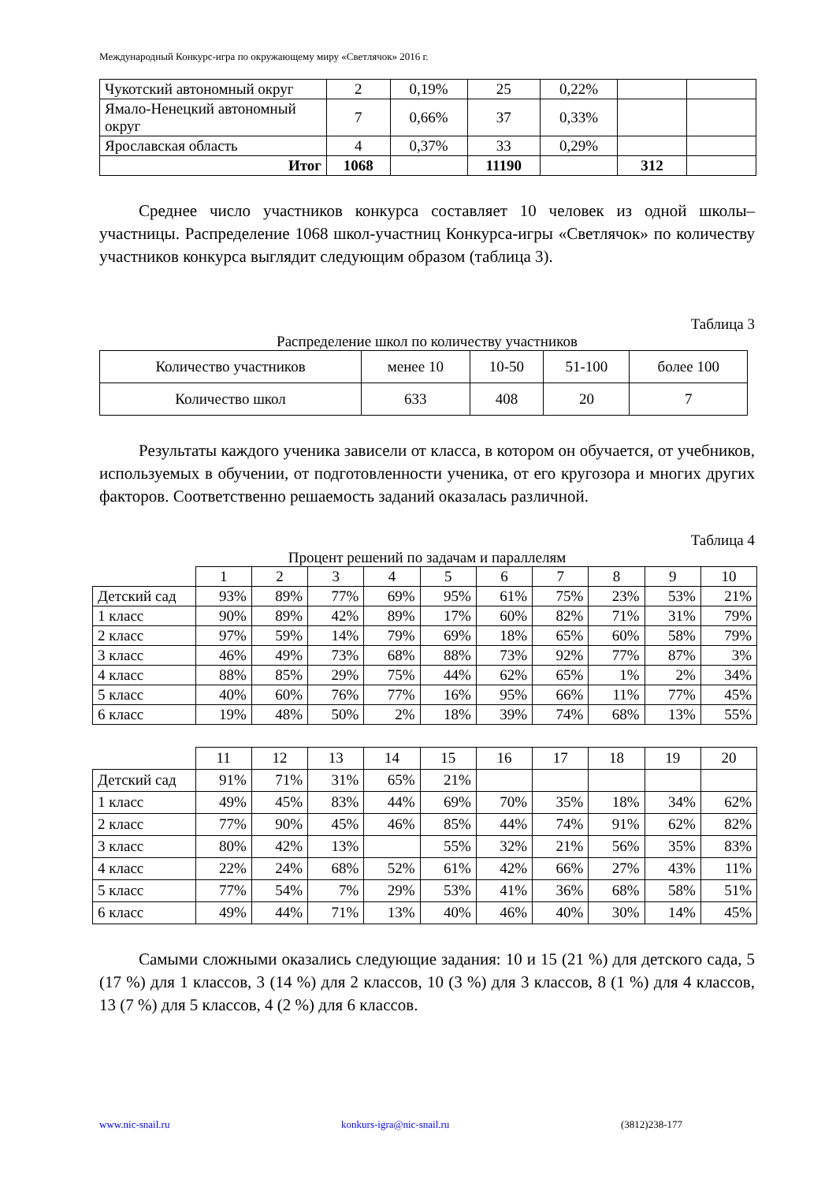Международный Конкурс-игра по окружающему миру «Светлячок» 2016 г.
| Чукотский автономный округ | 2 | 0,19% | 25 | 0,22% | | |
| Ямало-Ненецкий автономный округ | 7 | 0,66% | 37 | 0,33% | | |
| Ярославская область | 4 | 0,37% | 33 | 0,29% | | |
| Итог | 1068 | | 11190 | | 312 | |
Среднее число участников конкурса составляет 10 человек из одной школы–участницы. Распределение 1068 школ-участниц Конкурса-игры «Светлячок» по количеству участников конкурса выглядит следующим образом (таблица 3).
Таблица 3
Распределение школ по количеству участников
| Количество участников | менее 10 | 10-50 | 51-100 | более 100 |
| Количество школ | 633 | 408 | 20 | 7 |
Результаты каждого ученика зависели от класса, в котором он обучается, от учебников, используемых в обучении, от подготовленности ученика, от его кругозора и многих других факторов. Соответственно решаемость заданий оказалась различной.
Таблица 4
Процент решений по задачам и параллелям
| | 1 | 2 | 3 | 4 | 5 | 6 | 7 | 8 | 9 | 10 |
| Детский сад | 93% | 89% | 77% | 69% | 95% | 61% | 75% | 23% | 53% | 21% |
| 1 класс | 90% | 89% | 42% | 89% | 17% | 60% | 82% | 71% | 31% | 79% |
| 2 класс | 97% | 59% | 14% | 79% | 69% | 18% | 65% | 60% | 58% | 79% |
| 3 класс | 46% | 49% | 73% | 68% | 88% | 73% | 92% | 77% | 87% | 3% |
| 4 класс | 88% | 85% | 29% | 75% | 44% | 62% | 65% | 1% | 2% | 34% |
| 5 класс | 40% | 60% | 76% | 77% | 16% | 95% | 66% | 11% | 77% | 45% |
| 6 класс | 19% | 48% | 50% | 2% | 18% | 39% | 74% | 68% | 13% | 55% |
| | 11 | 12 | 13 | 14 | 15 | 16 | 17 | 18 | 19 | 20 |
| Детский сад | 91% | 71% | 31% | 65% | 21% | | | | | |
| 1 класс | 49% | 45% | 83% | 44% | 69% | 70% | 35% | 18% | 34% | 62% |
| 2 класс | 77% | 90% | 45% | 46% | 85% | 44% | 74% | 91% | 62% | 82% |
| 3 класс | 80% | 42% | 13% | | 55% | 32% | 21% | 56% | 35% | 83% |
| 4 класс | 22% | 24% | 68% | 52% | 61% | 42% | 66% | 27% | 43% | 11% |
| 5 класс | 77% | 54% | 7% | 29% | 53% | 41% | 36% | 68% | 58% | 51% |
| 6 класс | 49% | 44% | 71% | 13% | 40% | 46% | 40% | 30% | 14% | 45% |
Самыми сложными оказались следующие задания: 10 и 15 (21 %) для детского сада, 5 (17 %) для 1 классов, 3 (14 %) для 2 классов, 10 (3 %) для 3 классов, 8 (1 %) для 4 классов, 13 (7 %) для 5 классов, 4 (2 %) для 6 классов.
www.nic-snail.ru konkurs-igra@nic-snail.ru (3812)238-177